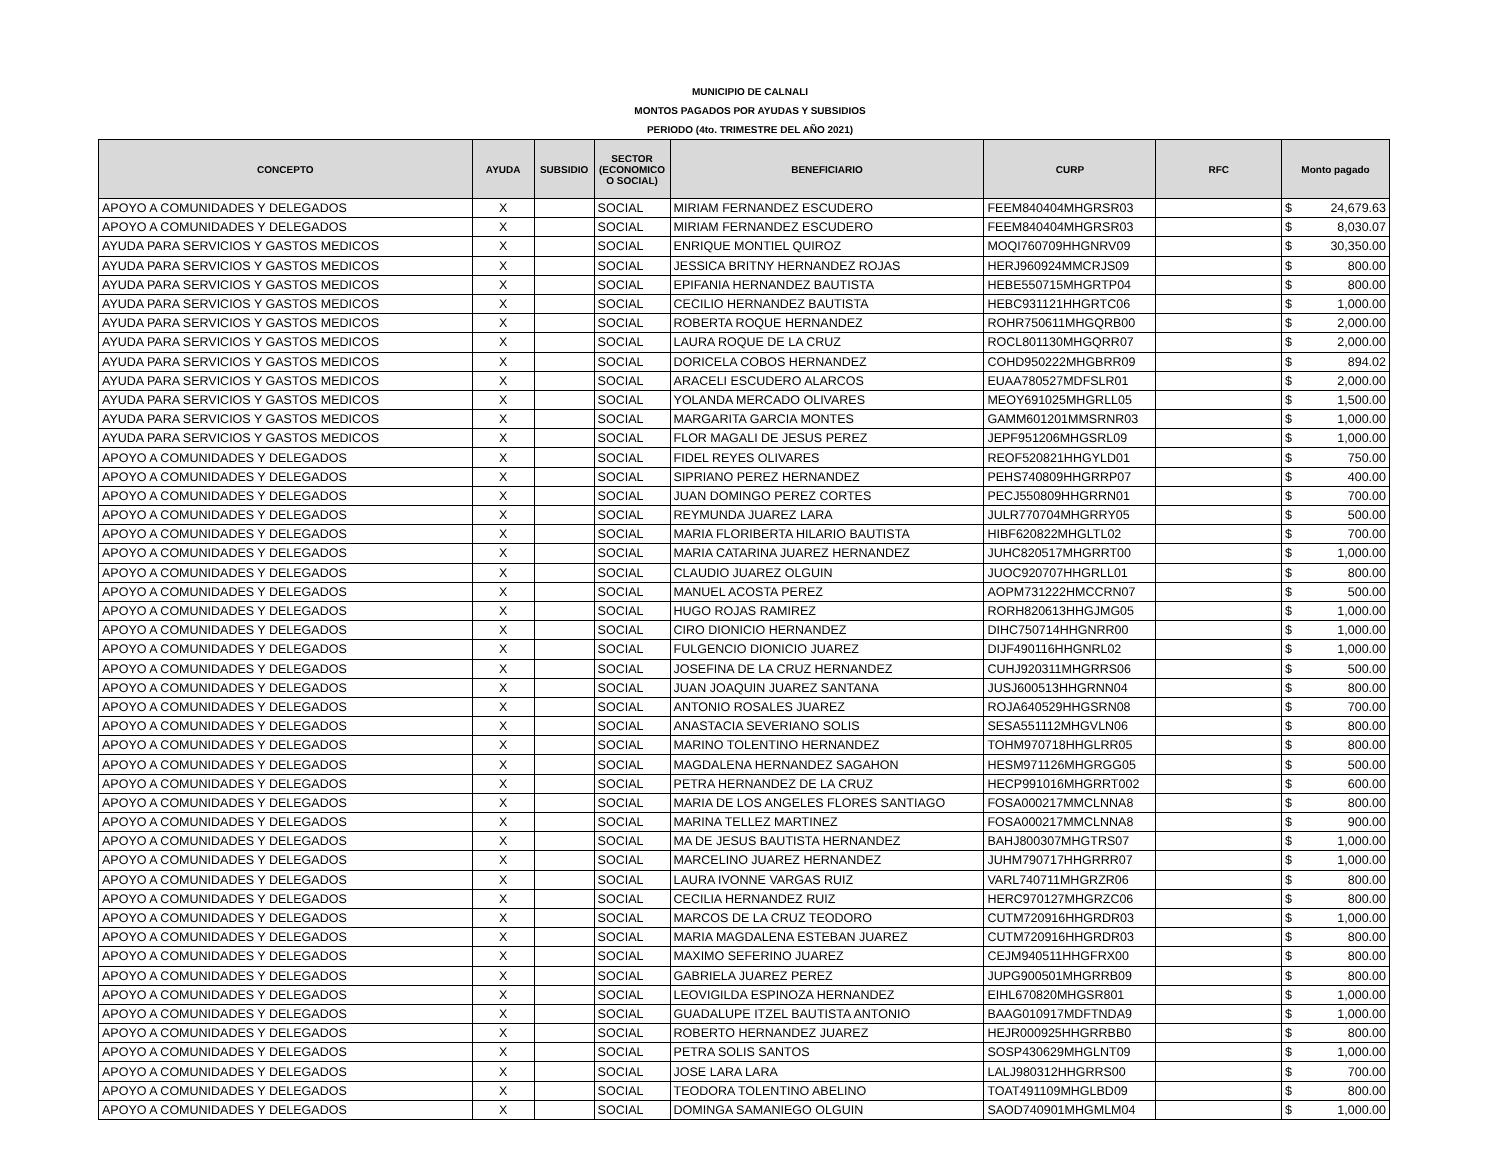MUNICIPIO DE CALNALI
MONTOS PAGADOS POR AYUDAS Y SUBSIDIOS
PERIODO (4to. TRIMESTRE DEL AÑO 2021)
| CONCEPTO | AYUDA | SUBSIDIO | SECTOR (ECONOMICO O SOCIAL) | BENEFICIARIO | CURP | RFC | Monto pagado |
| --- | --- | --- | --- | --- | --- | --- | --- |
| APOYO A COMUNIDADES Y DELEGADOS | X | | SOCIAL | MIRIAM FERNANDEZ ESCUDERO | FEEM840404MHGRSR03 | | $ 24,679.63 |
| APOYO A COMUNIDADES Y DELEGADOS | X | | SOCIAL | MIRIAM FERNANDEZ ESCUDERO | FEEM840404MHGRSR03 | | $ 8,030.07 |
| AYUDA PARA SERVICIOS Y GASTOS MEDICOS | X | | SOCIAL | ENRIQUE MONTIEL QUIROZ | MOQI760709HHGNRV09 | | $ 30,350.00 |
| AYUDA PARA SERVICIOS Y GASTOS MEDICOS | X | | SOCIAL | JESSICA BRITNY HERNANDEZ ROJAS | HERJ960924MMCRJS09 | | $ 800.00 |
| AYUDA PARA SERVICIOS Y GASTOS MEDICOS | X | | SOCIAL | EPIFANIA HERNANDEZ BAUTISTA | HEBE550715MHGRTP04 | | $ 800.00 |
| AYUDA PARA SERVICIOS Y GASTOS MEDICOS | X | | SOCIAL | CECILIO HERNANDEZ BAUTISTA | HEBC931121HHGRTC06 | | $ 1,000.00 |
| AYUDA PARA SERVICIOS Y GASTOS MEDICOS | X | | SOCIAL | ROBERTA ROQUE HERNANDEZ | ROHR750611MHGQRB00 | | $ 2,000.00 |
| AYUDA PARA SERVICIOS Y GASTOS MEDICOS | X | | SOCIAL | LAURA ROQUE DE LA CRUZ | ROCL801130MHGQRR07 | | $ 2,000.00 |
| AYUDA PARA SERVICIOS Y GASTOS MEDICOS | X | | SOCIAL | DORICELA COBOS HERNANDEZ | COHD950222MHGBRR09 | | $ 894.02 |
| AYUDA PARA SERVICIOS Y GASTOS MEDICOS | X | | SOCIAL | ARACELI ESCUDERO ALARCOS | EUAA780527MDFSLR01 | | $ 2,000.00 |
| AYUDA PARA SERVICIOS Y GASTOS MEDICOS | X | | SOCIAL | YOLANDA MERCADO OLIVARES | MEOY691025MHGRLL05 | | $ 1,500.00 |
| AYUDA PARA SERVICIOS Y GASTOS MEDICOS | X | | SOCIAL | MARGARITA GARCIA MONTES | GAMM601201MMSRNR03 | | $ 1,000.00 |
| AYUDA PARA SERVICIOS Y GASTOS MEDICOS | X | | SOCIAL | FLOR MAGALI DE JESUS PEREZ | JEPF951206MHGSRL09 | | $ 1,000.00 |
| APOYO A COMUNIDADES Y DELEGADOS | X | | SOCIAL | FIDEL REYES OLIVARES | REOF520821HHGYLD01 | | $ 750.00 |
| APOYO A COMUNIDADES Y DELEGADOS | X | | SOCIAL | SIPRIANO PEREZ HERNANDEZ | PEHS740809HHGRRP07 | | $ 400.00 |
| APOYO A COMUNIDADES Y DELEGADOS | X | | SOCIAL | JUAN DOMINGO PEREZ CORTES | PECJ550809HHGRRN01 | | $ 700.00 |
| APOYO A COMUNIDADES Y DELEGADOS | X | | SOCIAL | REYMUNDA JUAREZ LARA | JULR770704MHGRRY05 | | $ 500.00 |
| APOYO A COMUNIDADES Y DELEGADOS | X | | SOCIAL | MARIA FLORIBERTA HILARIO BAUTISTA | HIBF620822MHGLTL02 | | $ 700.00 |
| APOYO A COMUNIDADES Y DELEGADOS | X | | SOCIAL | MARIA CATARINA JUAREZ HERNANDEZ | JUHC820517MHGRRT00 | | $ 1,000.00 |
| APOYO A COMUNIDADES Y DELEGADOS | X | | SOCIAL | CLAUDIO JUAREZ OLGUIN | JUOC920707HHGRLL01 | | $ 800.00 |
| APOYO A COMUNIDADES Y DELEGADOS | X | | SOCIAL | MANUEL ACOSTA PEREZ | AOPM731222HMCCRN07 | | $ 500.00 |
| APOYO A COMUNIDADES Y DELEGADOS | X | | SOCIAL | HUGO ROJAS RAMIREZ | RORH820613HHGJMG05 | | $ 1,000.00 |
| APOYO A COMUNIDADES Y DELEGADOS | X | | SOCIAL | CIRO DIONICIO HERNANDEZ | DIHC750714HHGNRR00 | | $ 1,000.00 |
| APOYO A COMUNIDADES Y DELEGADOS | X | | SOCIAL | FULGENCIO DIONICIO JUAREZ | DIJF490116HHGNRL02 | | $ 1,000.00 |
| APOYO A COMUNIDADES Y DELEGADOS | X | | SOCIAL | JOSEFINA DE LA CRUZ HERNANDEZ | CUHJ920311MHGRRS06 | | $ 500.00 |
| APOYO A COMUNIDADES Y DELEGADOS | X | | SOCIAL | JUAN JOAQUIN JUAREZ SANTANA | JUSJ600513HHGRNN04 | | $ 800.00 |
| APOYO A COMUNIDADES Y DELEGADOS | X | | SOCIAL | ANTONIO ROSALES JUAREZ | ROJA640529HHGSRN08 | | $ 700.00 |
| APOYO A COMUNIDADES Y DELEGADOS | X | | SOCIAL | ANASTACIA SEVERIANO SOLIS | SESA551112MHGVLN06 | | $ 800.00 |
| APOYO A COMUNIDADES Y DELEGADOS | X | | SOCIAL | MARINO TOLENTINO HERNANDEZ | TOHM970718HHGLRR05 | | $ 800.00 |
| APOYO A COMUNIDADES Y DELEGADOS | X | | SOCIAL | MAGDALENA HERNANDEZ SAGAHON | HESM971126MHGRGG05 | | $ 500.00 |
| APOYO A COMUNIDADES Y DELEGADOS | X | | SOCIAL | PETRA HERNANDEZ DE LA CRUZ | HECP991016MHGRRT002 | | $ 600.00 |
| APOYO A COMUNIDADES Y DELEGADOS | X | | SOCIAL | MARIA DE LOS ANGELES FLORES SANTIAGO | FOSA000217MMCLNNA8 | | $ 800.00 |
| APOYO A COMUNIDADES Y DELEGADOS | X | | SOCIAL | MARINA TELLEZ MARTINEZ | FOSA000217MMCLNNA8 | | $ 900.00 |
| APOYO A COMUNIDADES Y DELEGADOS | X | | SOCIAL | MA DE JESUS BAUTISTA HERNANDEZ | BAHJ800307MHGTRS07 | | $ 1,000.00 |
| APOYO A COMUNIDADES Y DELEGADOS | X | | SOCIAL | MARCELINO JUAREZ HERNANDEZ | JUHM790717HHGRRR07 | | $ 1,000.00 |
| APOYO A COMUNIDADES Y DELEGADOS | X | | SOCIAL | LAURA IVONNE VARGAS RUIZ | VARL740711MHGRZR06 | | $ 800.00 |
| APOYO A COMUNIDADES Y DELEGADOS | X | | SOCIAL | CECILIA HERNANDEZ RUIZ | HERC970127MHGRZC06 | | $ 800.00 |
| APOYO A COMUNIDADES Y DELEGADOS | X | | SOCIAL | MARCOS DE LA CRUZ TEODORO | CUTM720916HHGRDR03 | | $ 1,000.00 |
| APOYO A COMUNIDADES Y DELEGADOS | X | | SOCIAL | MARIA MAGDALENA ESTEBAN JUAREZ | CUTM720916HHGRDR03 | | $ 800.00 |
| APOYO A COMUNIDADES Y DELEGADOS | X | | SOCIAL | MAXIMO SEFERINO JUAREZ | CEJM940511HHGFRX00 | | $ 800.00 |
| APOYO A COMUNIDADES Y DELEGADOS | X | | SOCIAL | GABRIELA JUAREZ PEREZ | JUPG900501MHGRRB09 | | $ 800.00 |
| APOYO A COMUNIDADES Y DELEGADOS | X | | SOCIAL | LEOVIGILDA ESPINOZA HERNANDEZ | EIHL670820MHGSR801 | | $ 1,000.00 |
| APOYO A COMUNIDADES Y DELEGADOS | X | | SOCIAL | GUADALUPE ITZEL BAUTISTA ANTONIO | BAAG010917MDFTNDA9 | | $ 1,000.00 |
| APOYO A COMUNIDADES Y DELEGADOS | X | | SOCIAL | ROBERTO HERNANDEZ JUAREZ | HEJR000925HHGRRBB0 | | $ 800.00 |
| APOYO A COMUNIDADES Y DELEGADOS | X | | SOCIAL | PETRA SOLIS SANTOS | SOSP430629MHGLNT09 | | $ 1,000.00 |
| APOYO A COMUNIDADES Y DELEGADOS | X | | SOCIAL | JOSE LARA LARA | LALJ980312HHGRRS00 | | $ 700.00 |
| APOYO A COMUNIDADES Y DELEGADOS | X | | SOCIAL | TEODORA TOLENTINO ABELINO | TOAT491109MHGLBD09 | | $ 800.00 |
| APOYO A COMUNIDADES Y DELEGADOS | X | | SOCIAL | DOMINGA SAMANIEGO OLGUIN | SAOD740901MHGMLM04 | | $ 1,000.00 |